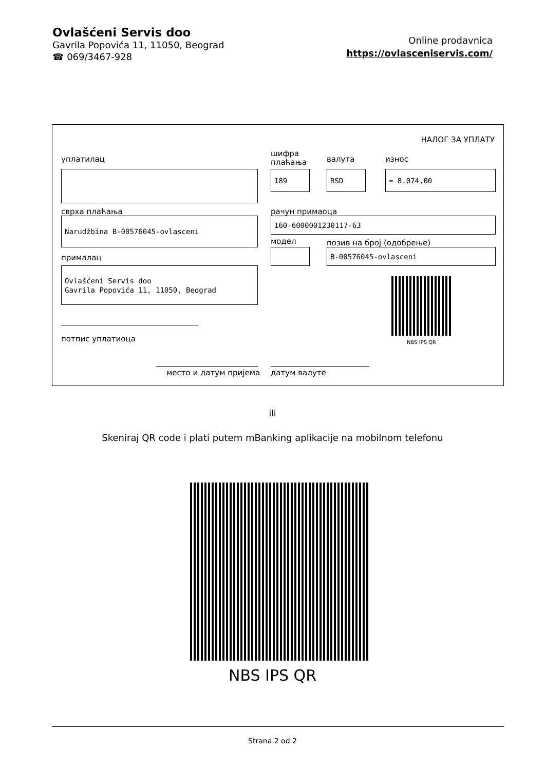Ovlašćeni Servis doo
Gavrila Popovića 11, 11050, Beograd
☎ 069/3467-928
Online prodavnica
https://ovlasceniservis.com/
НАЛОГ ЗА УПЛАТУ
уплатилац
шифра
плаћања
валута износ
189 RSD = 8.074,00
сврха плаћања рачун примаоца
Narudžbina B-00576045-ovlasceni 160-6000001230117-63
модел позив на број (одобрење)
B-00576045-ovlasceni
прималац
Ovlašćeni Servis doo
Gavrila Popovića 11, 11050, Beograd
NBS IPS QR
потпис уплатиоца
место и датум пријема датум валуте
ili
Skeniraj QR code i plati putem mBanking aplikacije na mobilnom telefonu
NBS IPS QR
Strana 2 od 2